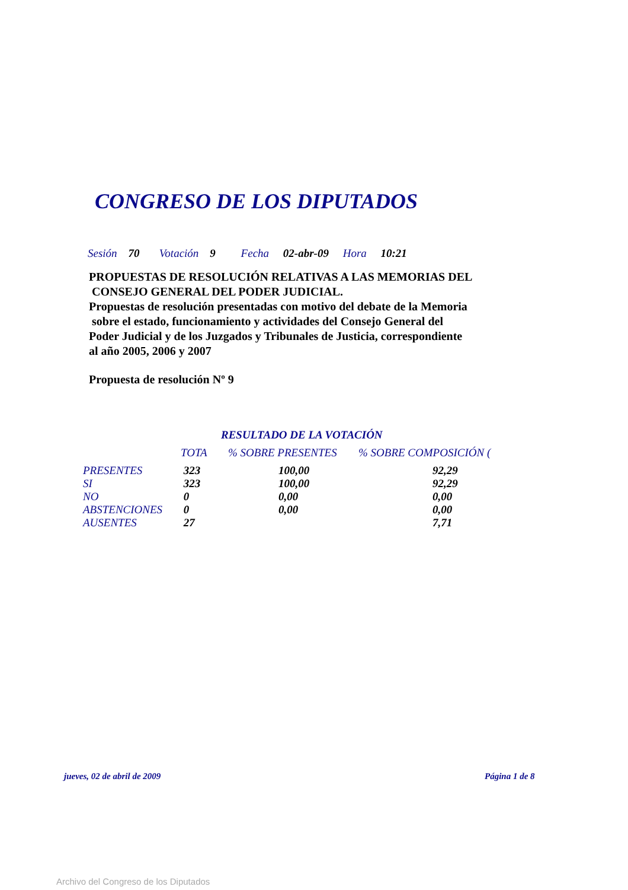CONGRESO DE LOS DIPUTADOS
Sesión 70 Votación 9 Fecha 02-abr-09 Hora 10:21
PROPUESTAS DE RESOLUCIÓN RELATIVAS A LAS MEMORIAS DEL
CONSEJO GENERAL DEL PODER JUDICIAL.
Propuestas de resolución presentadas con motivo del debate de la Memoria
sobre el estado, funcionamiento y actividades del Consejo General del
Poder Judicial y de los Juzgados y Tribunales de Justicia, correspondiente
al año 2005, 2006 y 2007
Propuesta de resolución Nº 9
RESULTADO DE LA VOTACIÓN
| | TOTA | % SOBRE PRESENTES | % SOBRE COMPOSICIÓN ( |
| --- | --- | --- | --- |
| PRESENTES | 323 | 100,00 | 92,29 |
| SI | 323 | 100,00 | 92,29 |
| NO | 0 | 0,00 | 0,00 |
| ABSTENCIONES | 0 | 0,00 | 0,00 |
| AUSENTES | 27 | | 7,71 |
jueves, 02 de abril de 2009 Página 1 de 8
Archivo del Congreso de los Diputados